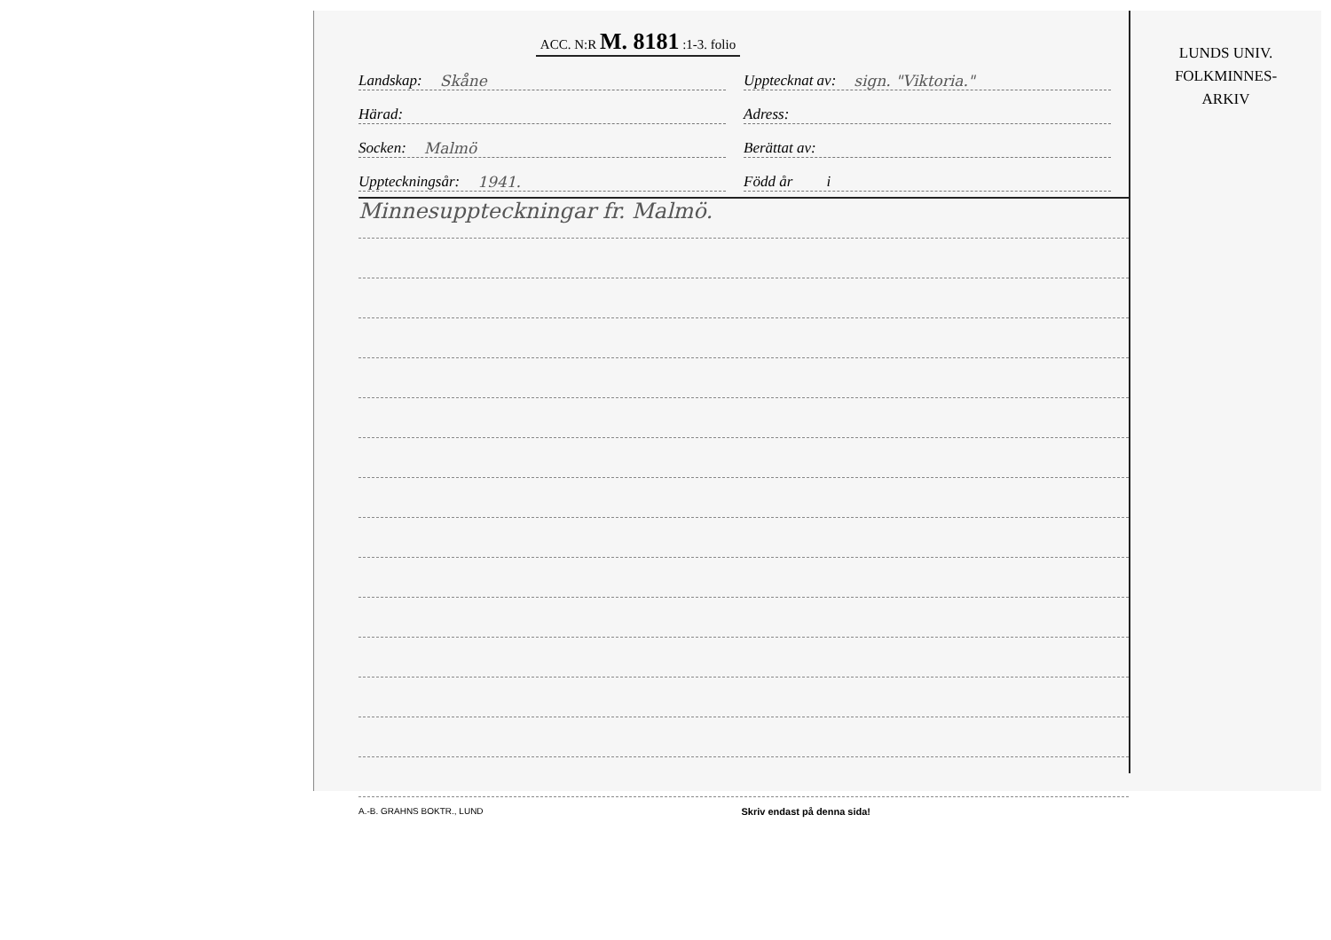ACC. N:R M. 8181 :1-3. folio
Landskap: Skåne
Upptecknat av: sign. "Viktoria."
Härad:
Adress:
Socken: Malmö
Berättat av:
Uppteckningsår: 1941.
Född år i
Minnesuppteckningar fr. Malmö.
A.-B. GRAHNS BOKTR., LUND Skriv endast på denna sida!
LUNDS UNIV.
FOLKMINNES-
ARKIV